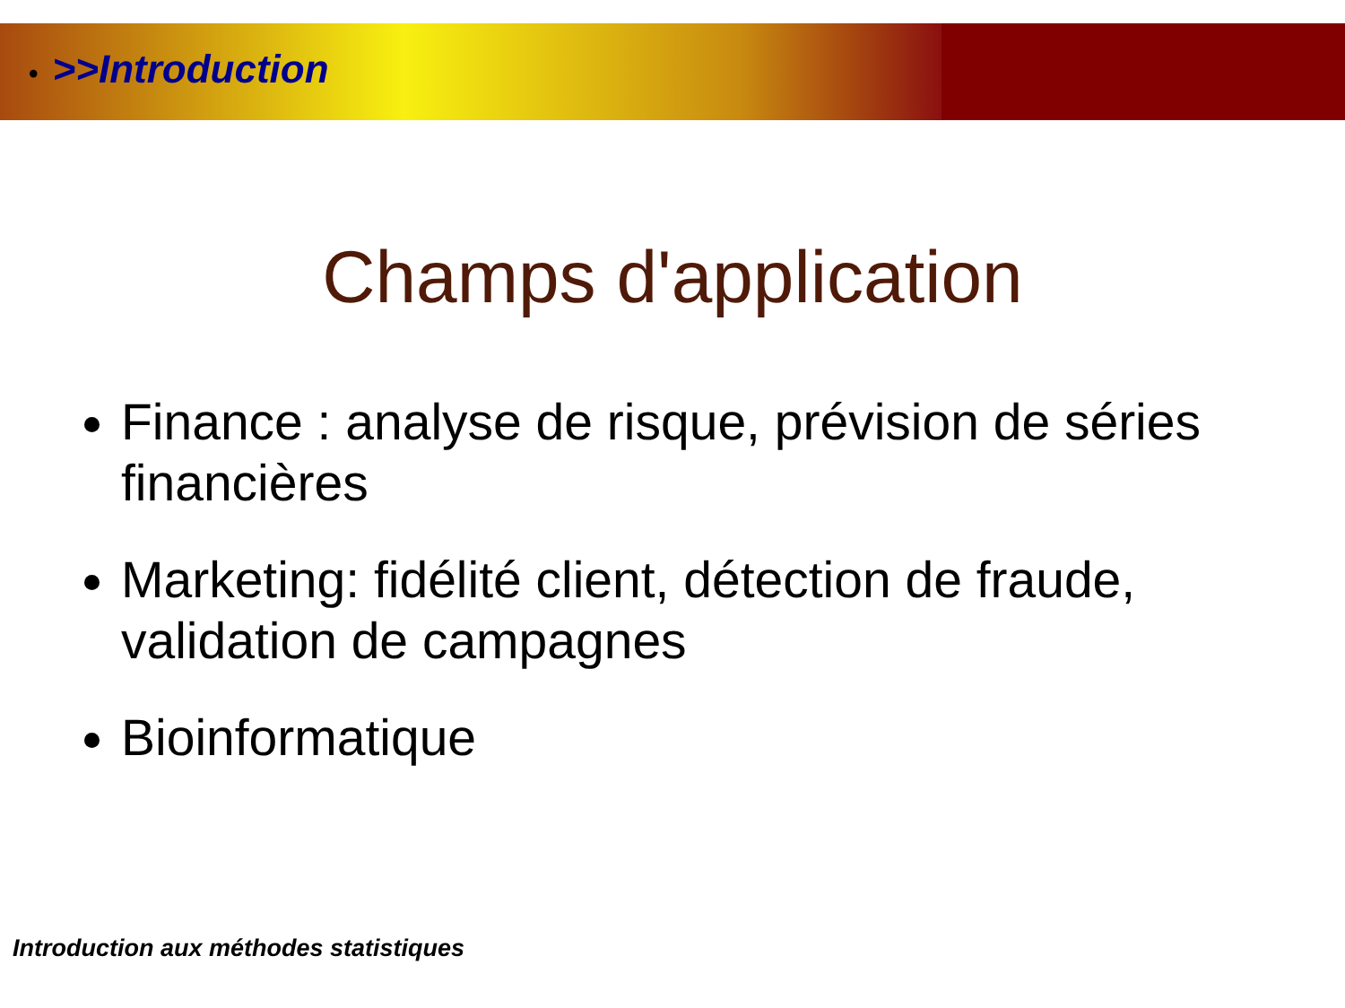• >>Introduction
Champs d'application
Finance : analyse de risque, prévision de séries financières
Marketing: fidélité client, détection de fraude, validation de campagnes
Bioinformatique
Introduction aux méthodes statistiques